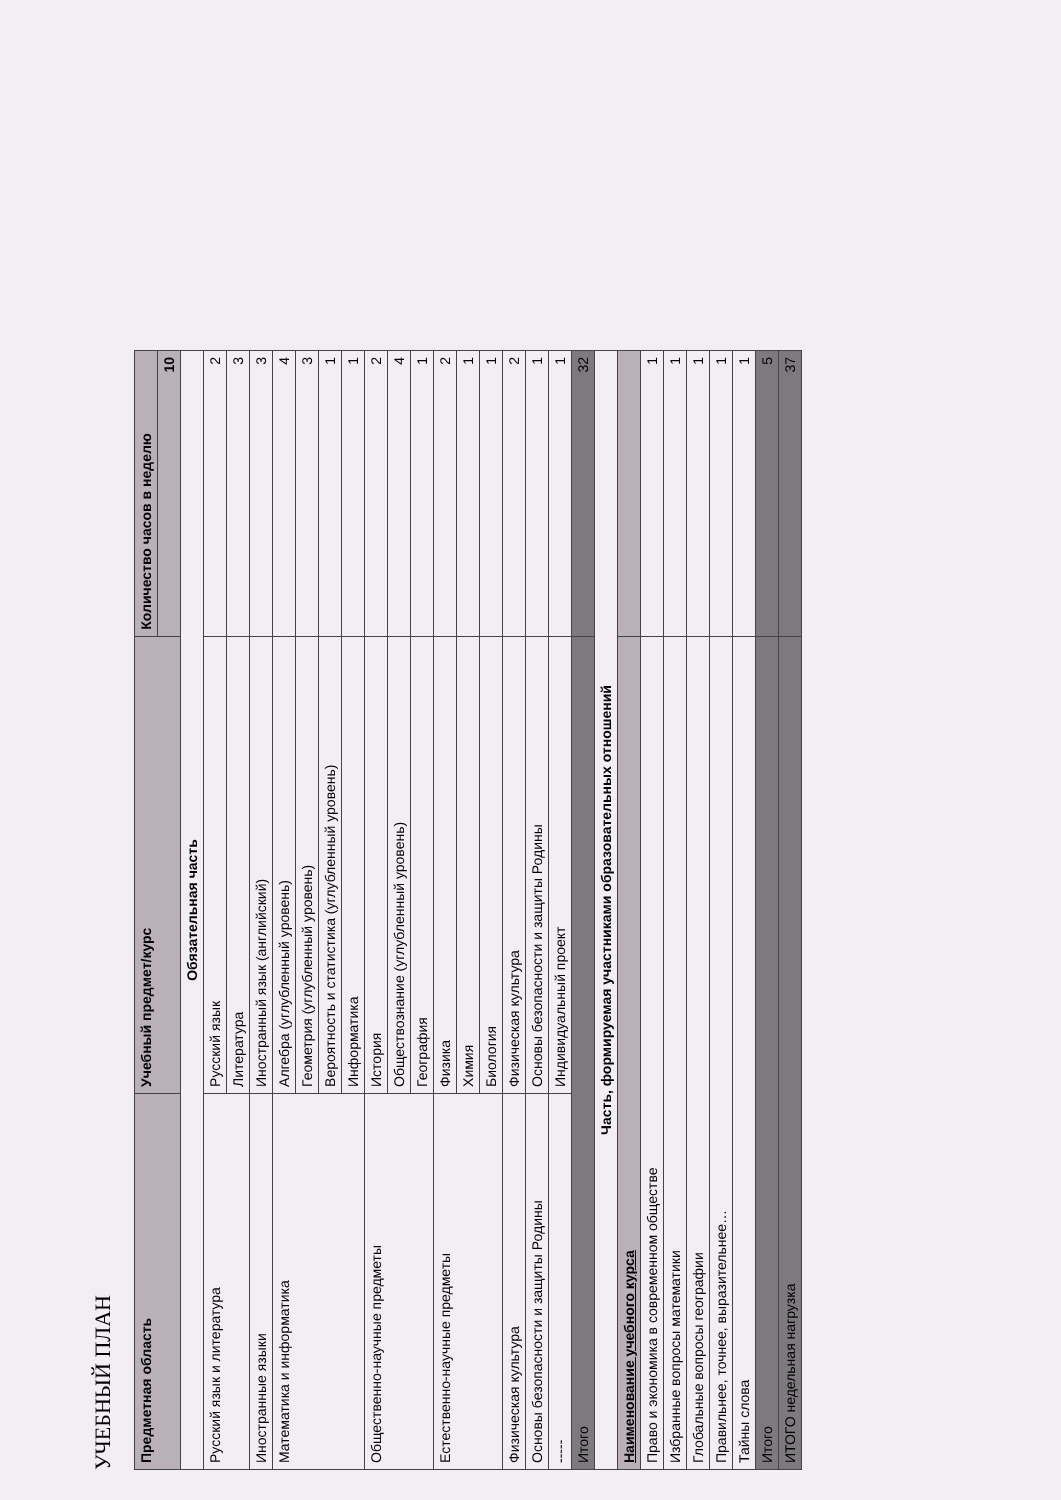УЧЕБНЫЙ ПЛАН
| Предметная область | Учебный предмет/курс | Количество часов в неделю |
| --- | --- | --- |
| | | 10 |
| Обязательная часть | | |
| Русский язык и литература | Русский язык | 2 |
| | Литература | 3 |
| Иностранные языки | Иностранный язык (английский) | 3 |
| Математика и информатика | Алгебра (углубленный уровень) | 4 |
| | Геометрия (углубленный уровень) | 3 |
| | Вероятность и статистика (углубленный уровень) | 1 |
| | Информатика | 1 |
| Общественно-научные предметы | История | 2 |
| | Обществознание (углубленный уровень) | 4 |
| | География | 1 |
| Естественно-научные предметы | Физика | 2 |
| | Химия | 1 |
| | Биология | 1 |
| Физическая культура | Физическая культура | 2 |
| Основы безопасности и защиты Родины | Основы безопасности и защиты Родины | 1 |
| ----- | Индивидуальный проект | 1 |
| Итого | | 32 |
| Часть, формируемая участниками образовательных отношений | | |
| Наименование учебного курса | | |
| Право и экономика в современном обществе | | 1 |
| Избранные вопросы математики | | 1 |
| Глобальные вопросы географии | | 1 |
| Правильнее, точнее, выразительнее… | | 1 |
| Тайны слова | | 1 |
| Итого | | 5 |
| ИТОГО недельная нагрузка | | 37 |